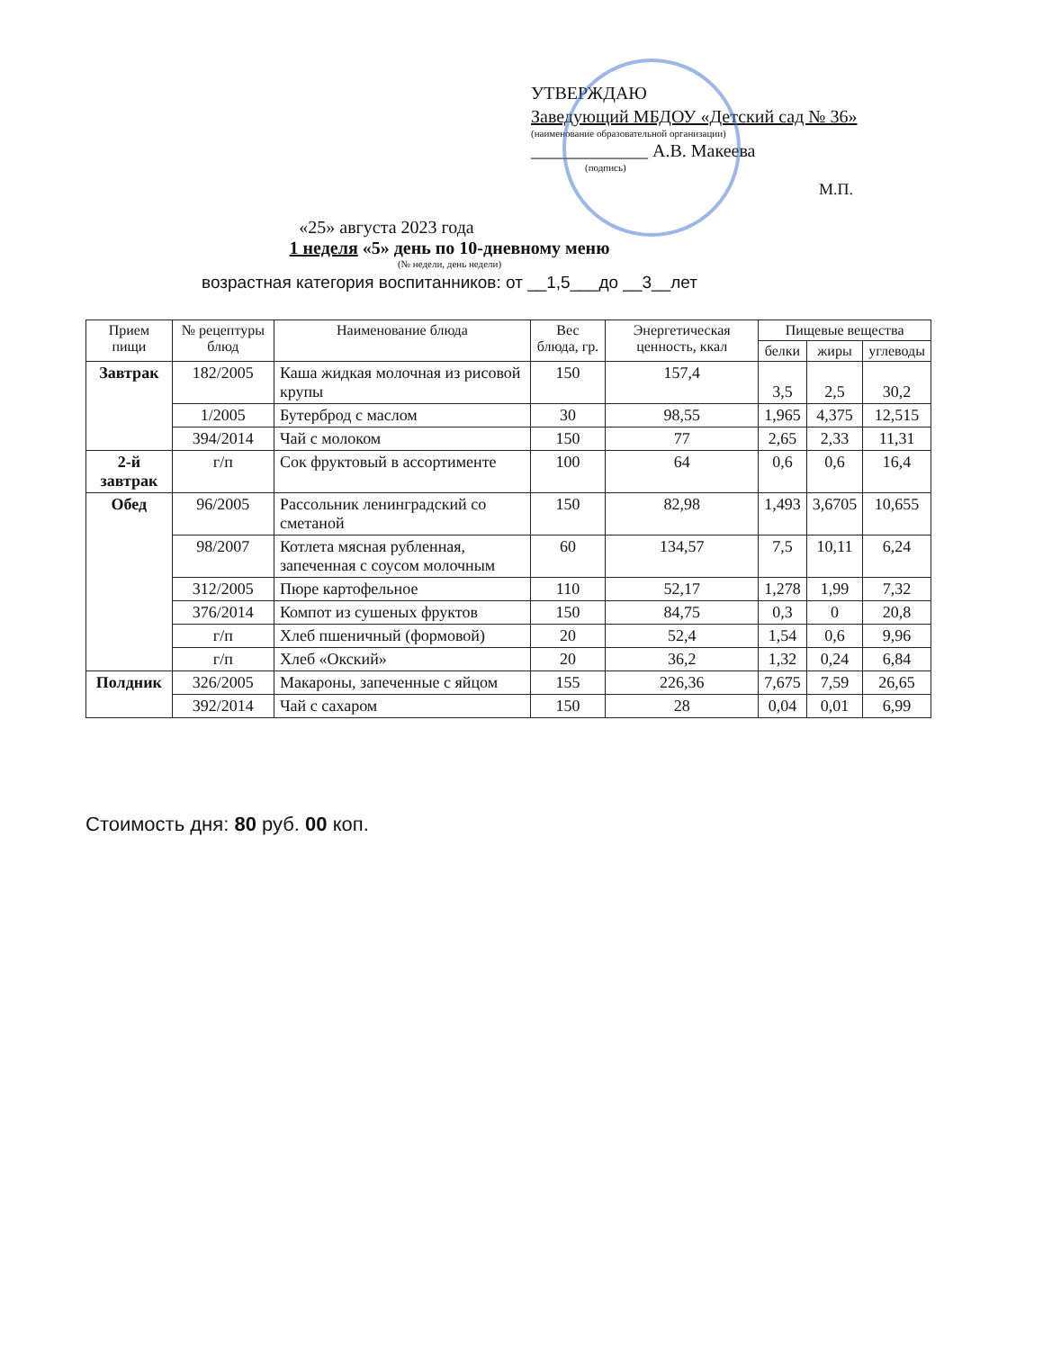УТВЕРЖДАЮ
Заведующий МБДОУ «Детский сад № 36»
(наименование образовательной организации)
_____________ А.В. Макеева
(подпись)
М.П.
«25» августа 2023 года
1 неделя «5» день по 10-дневному меню
(№ недели, день недели)
возрастная категория воспитанников: от __1,5___до __3__лет
| Прием пищи | № рецептуры блюд | Наименование блюда | Вес блюда, гр. | Энергетическая ценность, ккал | Пищевые вещества | | |
| --- | --- | --- | --- | --- | --- | --- | --- |
| | | | | | белки | жиры | углеводы |
| Завтрак | 182/2005 | Каша жидкая молочная из рисовой крупы | 150 | 157,4 | 3,5 | 2,5 | 30,2 |
| | 1/2005 | Бутерброд с маслом | 30 | 98,55 | 1,965 | 4,375 | 12,515 |
| | 394/2014 | Чай с молоком | 150 | 77 | 2,65 | 2,33 | 11,31 |
| 2-й завтрак | г/п | Сок фруктовый в ассортименте | 100 | 64 | 0,6 | 0,6 | 16,4 |
| Обед | 96/2005 | Рассольник ленинградский со сметаной | 150 | 82,98 | 1,493 | 3,6705 | 10,655 |
| | 98/2007 | Котлета мясная рубленная, запеченная с соусом молочным | 60 | 134,57 | 7,5 | 10,11 | 6,24 |
| | 312/2005 | Пюре картофельное | 110 | 52,17 | 1,278 | 1,99 | 7,32 |
| | 376/2014 | Компот из сушеных фруктов | 150 | 84,75 | 0,3 | 0 | 20,8 |
| | г/п | Хлеб пшеничный (формовой) | 20 | 52,4 | 1,54 | 0,6 | 9,96 |
| | г/п | Хлеб «Окский» | 20 | 36,2 | 1,32 | 0,24 | 6,84 |
| Полдник | 326/2005 | Макароны, запеченные с яйцом | 155 | 226,36 | 7,675 | 7,59 | 26,65 |
| | 392/2014 | Чай с сахаром | 150 | 28 | 0,04 | 0,01 | 6,99 |
Стоимость дня: 80 руб. 00 коп.